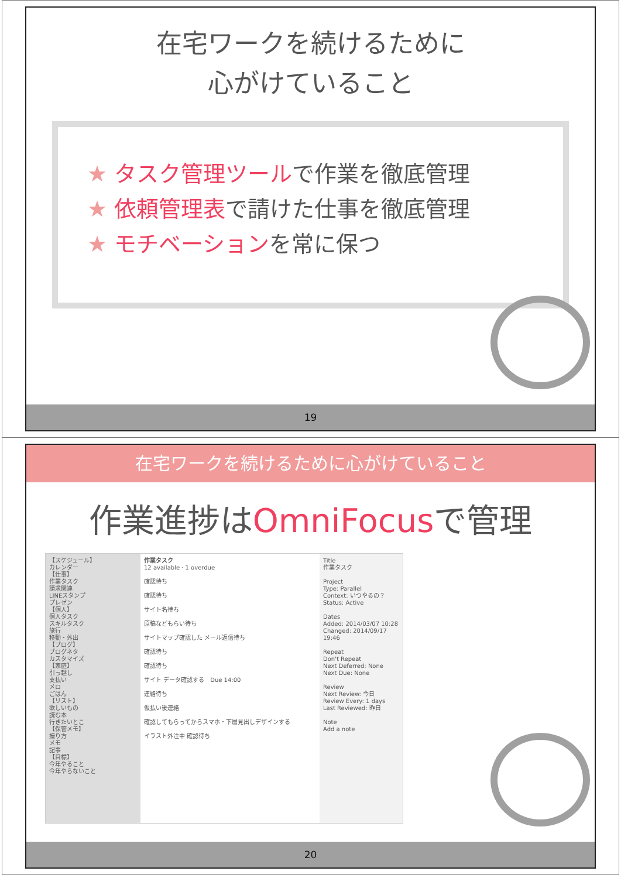在宅ワークを続けるために
心がけていること
★ タスク管理ツールで作業を徹底管理
★ 依頼管理表で請けた仕事を徹底管理
★ モチベーションを常に保つ
19
在宅ワークを続けるために心がけていること
作業進捗はOmniFocusで管理
【スケジュール】
カレンダー
【仕事】
作業タスク
請求関連
LINEスタンプ
プレゼン
【個人】
個人タスク
スキルタスク
旅行
移動・外出
【ブログ】
ブログネタ
カスタマイズ
【家庭】
引っ越し
支払い
メロ
ごはん
【リスト】
欲しいもの
読む本
行きたいとこ
【保管メモ】
撮り方
メモ
記事
【目標】
今年やること
今年やらないこと
作業タスク
12 available · 1 overdue
確認待ち
確認待ち
サイト名待ち
原稿などもらい待ち
サイトマップ確認した メール返信待ち
確認待ち
確認待ち
サイト データ確認する　Due 14:00
連絡待ち
仮払い後連絡
確認してもらってからスマホ・下層見出しデザインする
イラスト外注中 確認待ち
Title
作業タスク
Project
Type: Parallel
Context: いつやるの？
Status: Active
Dates
Added: 2014/03/07 10:28
Changed: 2014/09/17 19:46
Repeat
Don't Repeat
Next Deferred: None
Next Due: None
Review
Next Review: 今日
Review Every: 1 days
Last Reviewed: 昨日
Note
Add a note
20